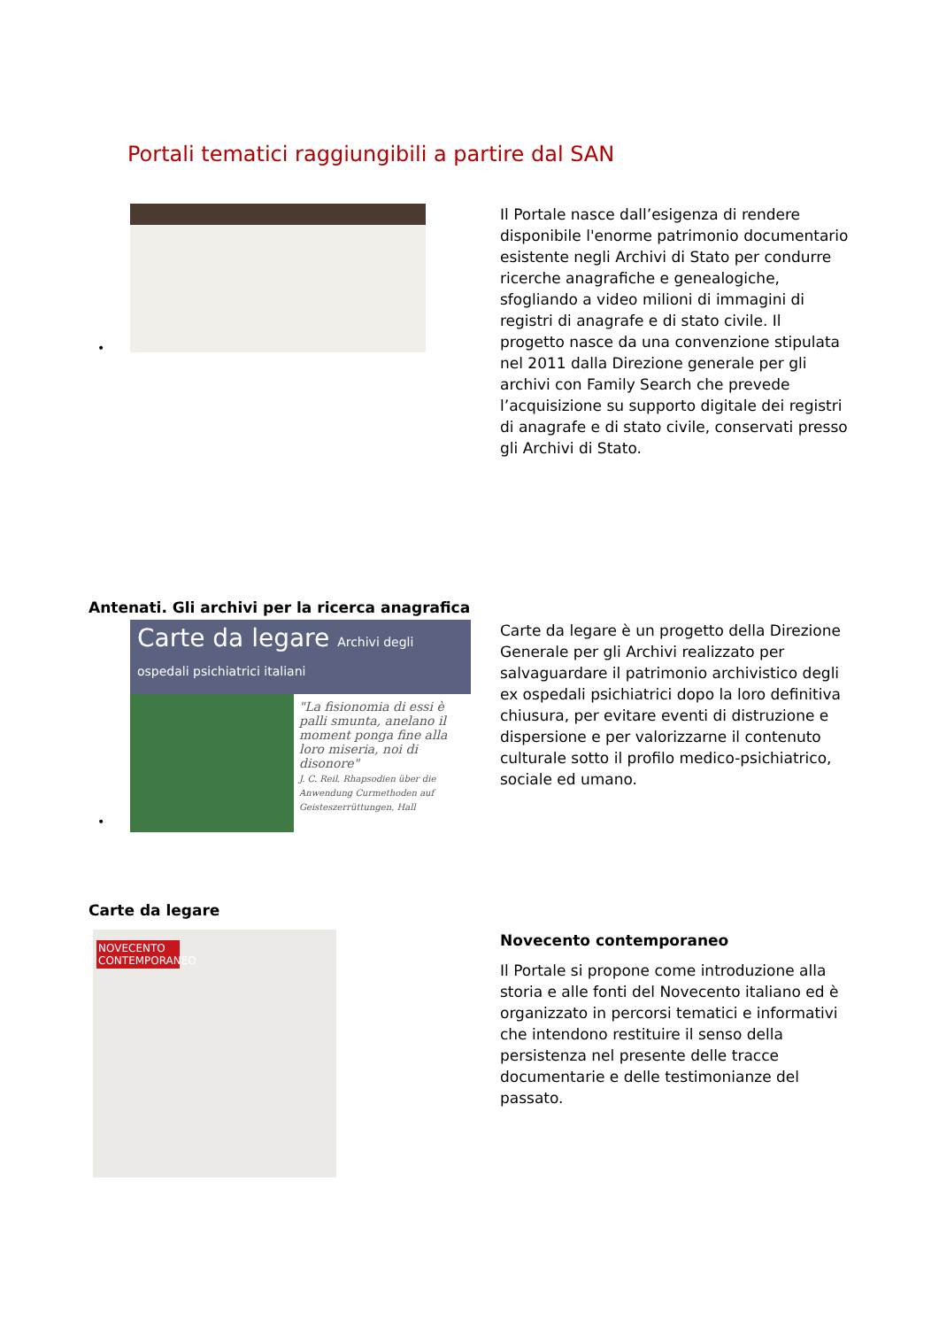Portali tematici raggiungibili a partire dal SAN
•
Il Portale nasce dall’esigenza di rendere disponibile l'enorme patrimonio documentario esistente negli Archivi di Stato per condurre ricerche anagrafiche e genealogiche, sfogliando a video milioni di immagini di registri di anagrafe e di stato civile. Il progetto nasce da una convenzione stipulata nel 2011 dalla Direzione generale per gli archivi con Family Search che prevede l’acquisizione su supporto digitale dei registri di anagrafe e di stato civile, conservati presso gli Archivi di Stato.
Antenati. Gli archivi per la ricerca anagrafica
Carte da legare Archivi degli ospedali psichiatrici italiani
"La fisionomia di essi è palli smunta, anelano il moment ponga fine alla loro miseria, noi di disonore"
J. C. Reil, Rhapsodien über die Anwendung Curmethoden auf Geisteszerrüttungen, Hall
•
Carte da legare è un progetto della Direzione Generale per gli Archivi realizzato per salvaguardare il patrimonio archivistico degli ex ospedali psichiatrici dopo la loro definitiva chiusura, per evitare eventi di distruzione e dispersione e per valorizzarne il contenuto culturale sotto il profilo medico-psichiatrico, sociale ed umano.
Carte da legare
NOVECENTO CONTEMPORANEO
Novecento contemporaneo
Il Portale si propone come introduzione alla storia e alle fonti del Novecento italiano ed è organizzato in percorsi tematici e informativi che intendono restituire il senso della persistenza nel presente delle tracce documentarie e delle testimonianze del passato.